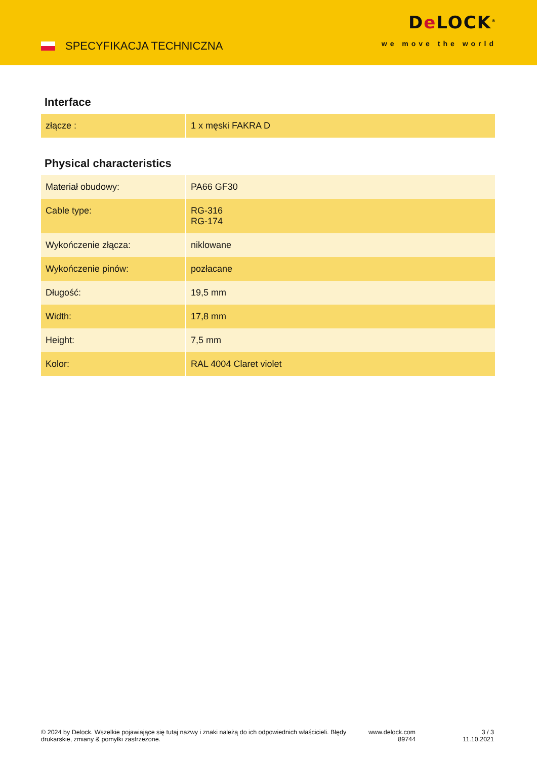SPECYFIKACJA TECHNICZNA
De LOCK<sup>®</sup>
we move the world
Interface
| złącze : | 1 x męski FAKRA D |
Physical characteristics
| Materiał obudowy: | PA66 GF30 |
| Cable type: | RG-316 RG-174 |
| Wykończenie złącza: | niklowane |
| Wykończenie pinów: | pozłacane |
| Długość: | 19,5 mm |
| Width: | 17,8 mm |
| Height: | 7,5 mm |
| Kolor: | RAL 4004 Claret violet |
© 2024 by Delock. Wszelkie pojawiające się tutaj nazwy i znaki należą do ich odpowiednich właścicieli. Błędy drukarskie, zmiany & pomyłki zastrzeżone.
www.delock.com
89744
3 / 3
11.10.2021